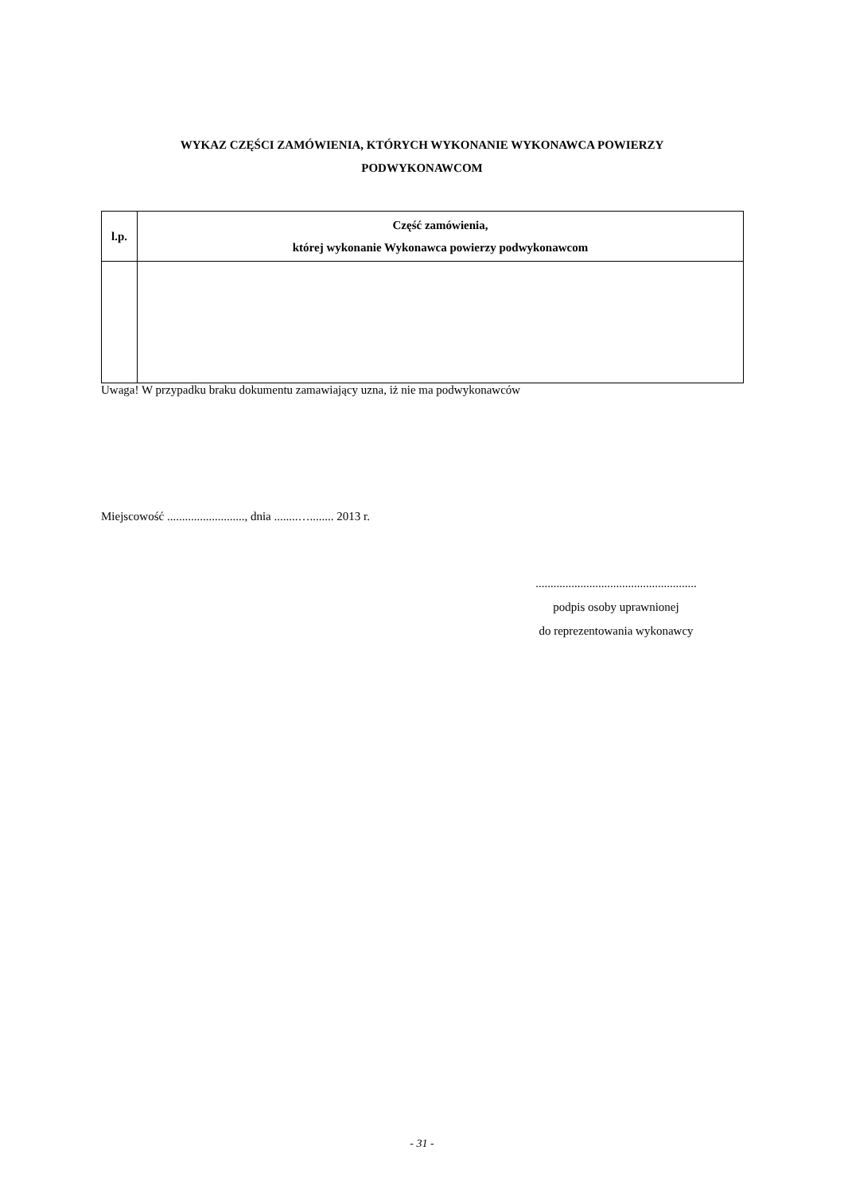WYKAZ CZĘŚCI ZAMÓWIENIA, KTÓRYCH WYKONANIE WYKONAWCA POWIERZY
PODWYKONAWCOM
| l.p. | Część zamówienia, której wykonanie Wykonawca powierzy podwykonawcom |
| --- | --- |
Uwaga! W przypadku braku dokumentu zamawiający uzna, iż nie ma podwykonawców
Miejscowość .........................., dnia ........…........ 2013 r.
......................................................
podpis osoby uprawnionej
do reprezentowania wykonawcy
- 31 -